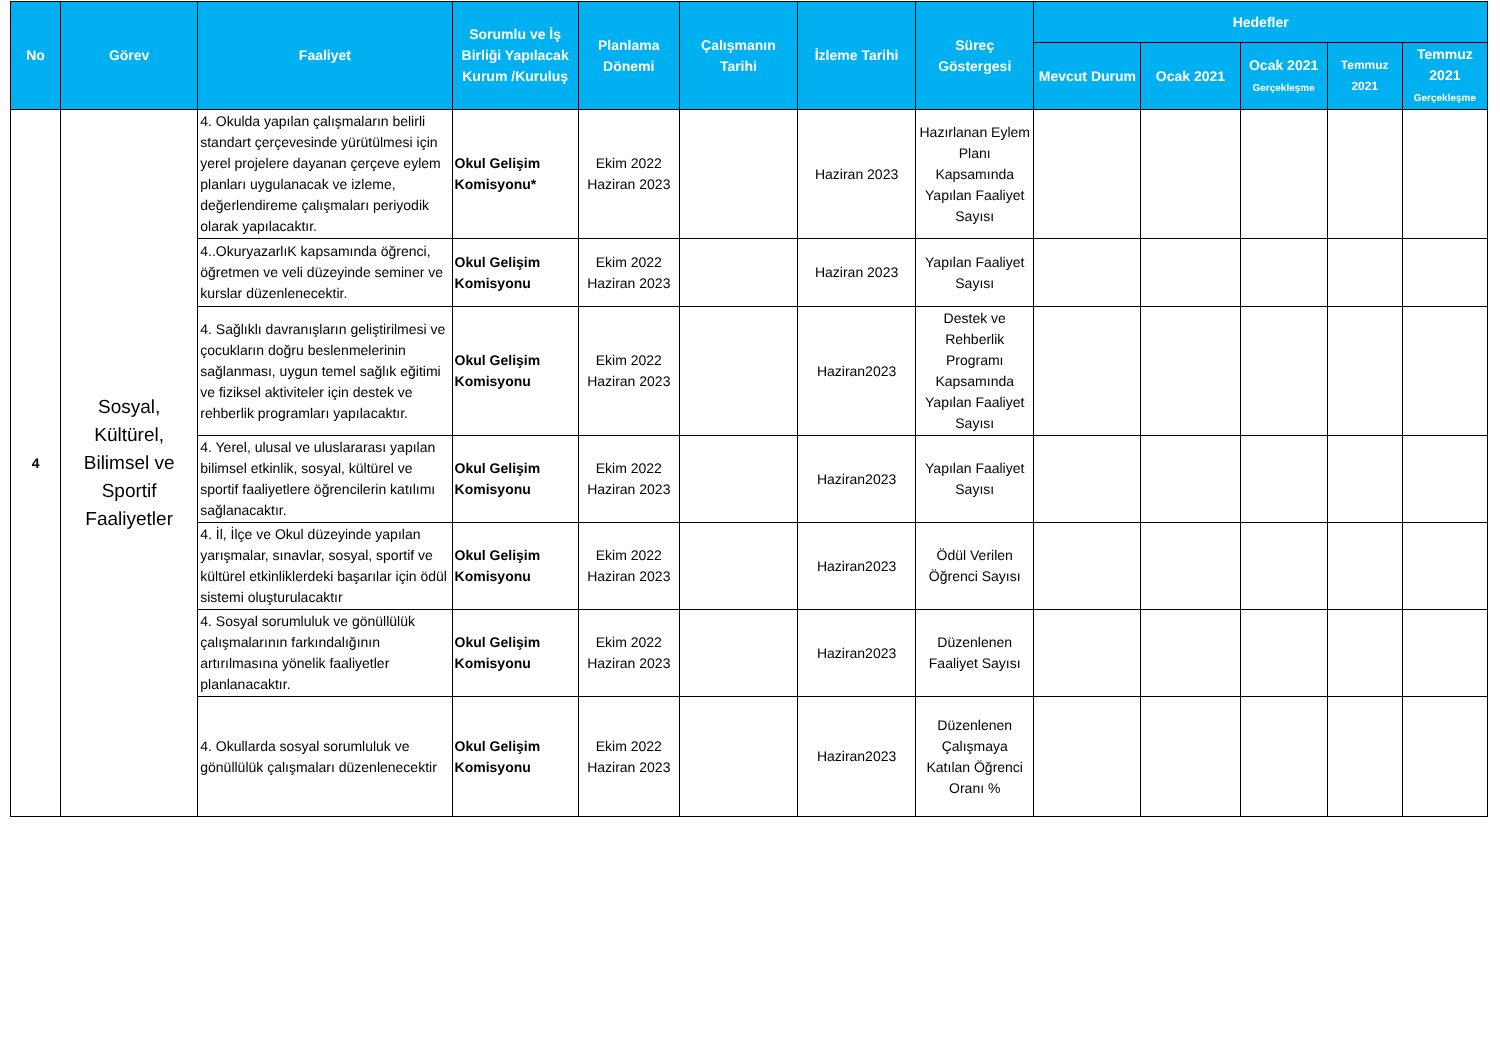| No | Görev | Faaliyet | Sorumlu ve İş Birliği Yapılacak Kurum /Kuruluş | Planlama Dönemi | Çalışmanın Tarihi | İzleme Tarihi | Süreç Göstergesi | Hedefler | | | | |
| --- | --- | --- | --- | --- | --- | --- | --- | --- | --- | --- | --- | --- |
| | | | | | | | | Mevcut Durum | Ocak 2021 | Ocak 2021 Gerçekleşme | Temmuz 2021 | Temmuz 2021 Gerçekleşme |
| 4 | Sosyal, Kültürel, Bilimsel ve Sportif Faaliyetler | 4. Okulda yapılan çalışmaların belirli standart çerçevesinde yürütülmesi için yerel projelere dayanan çerçeve eylem planları uygulanacak ve izleme, değerlendireme çalışmaları periyodik olarak yapılacaktır. | Okul Gelişim Komisyonu* | Ekim 2022 Haziran 2023 | | Haziran 2023 | Hazırlanan Eylem Planı Kapsamında Yapılan Faaliyet Sayısı | | | | | |
| | | 4..OkuryazarlıK kapsamında öğrenci, öğretmen ve veli düzeyinde seminer ve kurslar düzenlenecektir. | Okul Gelişim Komisyonu | Ekim 2022 Haziran 2023 | | Haziran 2023 | Yapılan Faaliyet Sayısı | | | | | |
| | | 4. Sağlıklı davranışların geliştirilmesi ve çocukların doğru beslenmelerinin sağlanması, uygun temel sağlık eğitimi ve fiziksel aktiviteler için destek ve rehberlik programları yapılacaktır. | Okul Gelişim Komisyonu | Ekim 2022 Haziran 2023 | | Haziran2023 | Destek ve Rehberlik Programı Kapsamında Yapılan Faaliyet Sayısı | | | | | |
| | | 4. Yerel, ulusal ve uluslararası yapılan bilimsel etkinlik, sosyal, kültürel ve sportif faaliyetlere öğrencilerin katılımı sağlanacaktır. | Okul Gelişim Komisyonu | Ekim 2022 Haziran 2023 | | Haziran2023 | Yapılan Faaliyet Sayısı | | | | | |
| | | 4. İl, İlçe ve Okul düzeyinde yapılan yarışmalar, sınavlar, sosyal, sportif ve kültürel etkinliklerdeki başarılar için ödül sistemi oluşturulacaktır | Okul Gelişim Komisyonu | Ekim 2022 Haziran 2023 | | Haziran2023 | Ödül Verilen Öğrenci Sayısı | | | | | |
| | | 4. Sosyal sorumluluk ve gönüllülük çalışmalarının farkındalığının artırılmasına yönelik faaliyetler planlanacaktır. | Okul Gelişim Komisyonu | Ekim 2022 Haziran 2023 | | Haziran2023 | Düzenlenen Faaliyet Sayısı | | | | | |
| | | 4. Okullarda sosyal sorumluluk ve gönüllülük çalışmaları düzenlenecektir | Okul Gelişim Komisyonu | Ekim 2022 Haziran 2023 | | Haziran2023 | Düzenlenen Çalışmaya Katılan Öğrenci Oranı % | | | | | |